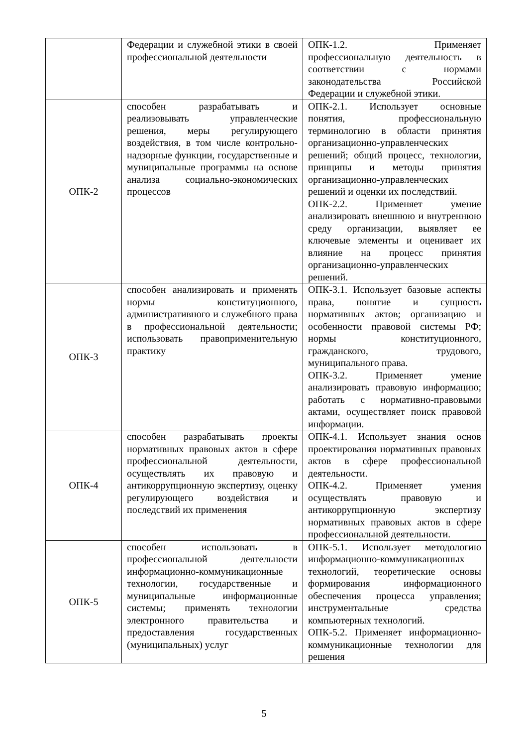| | Федерации и служебной этики в своей профессиональной деятельности | ОПК-1.2. Применяет профессиональную деятельность в соответствии с нормами законодательства Российской Федерации и служебной этики. |
| ОПК-2 | способен разрабатывать и реализовывать управленческие решения, меры регулирующего воздействия, в том числе контрольно-надзорные функции, государственные и муниципальные программы на основе анализа социально-экономических процессов | ОПК-2.1. Использует основные понятия, профессиональную терминологию в области принятия организационно-управленческих решений; общий процесс, технологии, принципы и методы принятия организационно-управленческих решений и оценки их последствий. ОПК-2.2. Применяет умение анализировать внешнюю и внутреннюю среду организации, выявляет ее ключевые элементы и оценивает их влияние на процесс принятия организационно-управленческих решений. |
| ОПК-3 | способен анализировать и применять нормы конституционного, административного и служебного права в профессиональной деятельности; использовать правоприменительную практику | ОПК-3.1. Использует базовые аспекты права, понятие и сущность нормативных актов; организацию и особенности правовой системы РФ; нормы конституционного, гражданского, трудового, муниципального права. ОПК-3.2. Применяет умение анализировать правовую информацию; работать с нормативно-правовыми актами, осуществляет поиск правовой информации. |
| ОПК-4 | способен разрабатывать проекты нормативных правовых актов в сфере профессиональной деятельности, осуществлять их правовую и антикоррупционную экспертизу, оценку регулирующего воздействия и последствий их применения | ОПК-4.1. Использует знания основ проектирования нормативных правовых актов в сфере профессиональной деятельности. ОПК-4.2. Применяет умения осуществлять правовую и антикоррупционную экспертизу нормативных правовых актов в сфере профессиональной деятельности. |
| ОПК-5 | способен использовать в профессиональной деятельности информационно-коммуникационные технологии, государственные и муниципальные информационные системы; применять технологии электронного правительства и предоставления государственных (муниципальных) услуг | ОПК-5.1. Использует методологию информационно-коммуникационных технологий, теоретические основы формирования информационного обеспечения процесса управления; инструментальные средства компьютерных технологий. ОПК-5.2. Применяет информационно-коммуникационные технологии для решения |
5